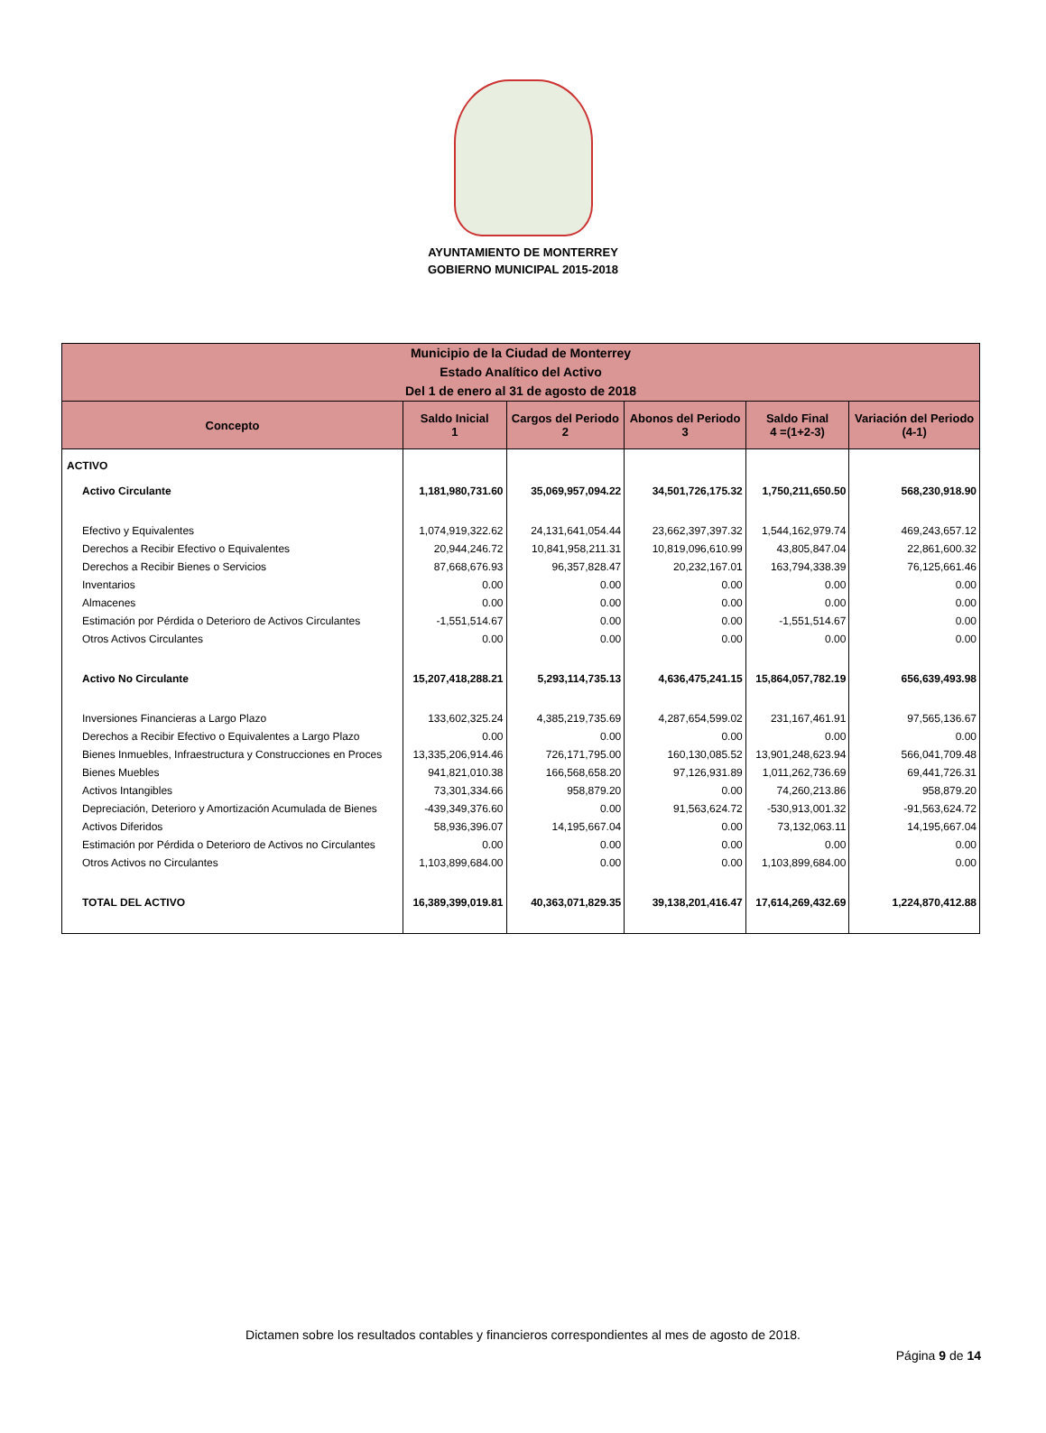AYUNTAMIENTO DE MONTERREY
GOBIERNO MUNICIPAL 2015-2018
| Municipio de la Ciudad de Monterrey Estado Analítico del Activo Del 1 de enero al 31 de agosto de 2018 | | | | | |
| --- | --- | --- | --- | --- | --- |
| Concepto | Saldo Inicial 1 | Cargos del Periodo 2 | Abonos del Periodo 3 | Saldo Final 4 =(1+2-3) | Variación del Periodo (4-1) |
| ACTIVO | | | | | |
| Activo Circulante | 1,181,980,731.60 | 35,069,957,094.22 | 34,501,726,175.32 | 1,750,211,650.50 | 568,230,918.90 |
| Efectivo y Equivalentes | 1,074,919,322.62 | 24,131,641,054.44 | 23,662,397,397.32 | 1,544,162,979.74 | 469,243,657.12 |
| Derechos a Recibir Efectivo o Equivalentes | 20,944,246.72 | 10,841,958,211.31 | 10,819,096,610.99 | 43,805,847.04 | 22,861,600.32 |
| Derechos a Recibir Bienes o Servicios | 87,668,676.93 | 96,357,828.47 | 20,232,167.01 | 163,794,338.39 | 76,125,661.46 |
| Inventarios | 0.00 | 0.00 | 0.00 | 0.00 | 0.00 |
| Almacenes | 0.00 | 0.00 | 0.00 | 0.00 | 0.00 |
| Estimación por Pérdida o Deterioro de Activos Circulantes | -1,551,514.67 | 0.00 | 0.00 | -1,551,514.67 | 0.00 |
| Otros Activos Circulantes | 0.00 | 0.00 | 0.00 | 0.00 | 0.00 |
| Activo No Circulante | 15,207,418,288.21 | 5,293,114,735.13 | 4,636,475,241.15 | 15,864,057,782.19 | 656,639,493.98 |
| Inversiones Financieras a Largo Plazo | 133,602,325.24 | 4,385,219,735.69 | 4,287,654,599.02 | 231,167,461.91 | 97,565,136.67 |
| Derechos a Recibir Efectivo o Equivalentes a Largo Plazo | 0.00 | 0.00 | 0.00 | 0.00 | 0.00 |
| Bienes Inmuebles, Infraestructura y Construcciones en Proces | 13,335,206,914.46 | 726,171,795.00 | 160,130,085.52 | 13,901,248,623.94 | 566,041,709.48 |
| Bienes Muebles | 941,821,010.38 | 166,568,658.20 | 97,126,931.89 | 1,011,262,736.69 | 69,441,726.31 |
| Activos Intangibles | 73,301,334.66 | 958,879.20 | 0.00 | 74,260,213.86 | 958,879.20 |
| Depreciación, Deterioro y Amortización Acumulada de Bienes | -439,349,376.60 | 0.00 | 91,563,624.72 | -530,913,001.32 | -91,563,624.72 |
| Activos Diferidos | 58,936,396.07 | 14,195,667.04 | 0.00 | 73,132,063.11 | 14,195,667.04 |
| Estimación por Pérdida o Deterioro de Activos no Circulantes | 0.00 | 0.00 | 0.00 | 0.00 | 0.00 |
| Otros Activos no Circulantes | 1,103,899,684.00 | 0.00 | 0.00 | 1,103,899,684.00 | 0.00 |
| TOTAL DEL ACTIVO | 16,389,399,019.81 | 40,363,071,829.35 | 39,138,201,416.47 | 17,614,269,432.69 | 1,224,870,412.88 |
Dictamen sobre los resultados contables y financieros correspondientes al mes de agosto de 2018.
Página 9 de 14